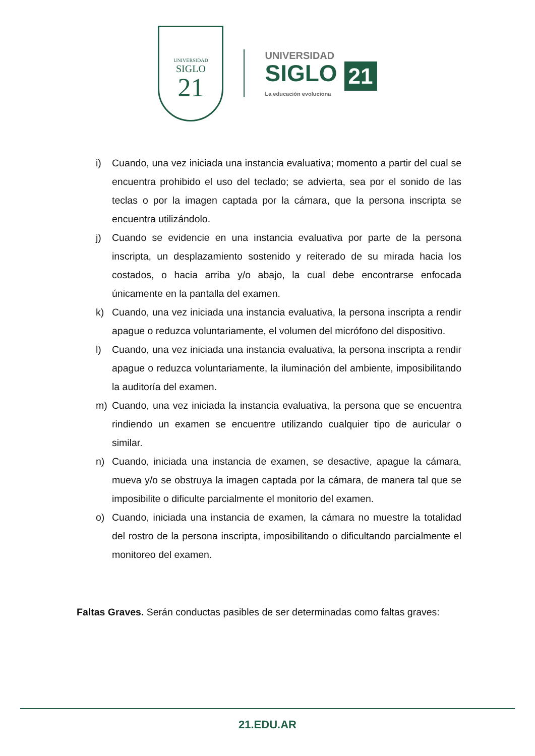UNIVERSIDAD
SIGLO
21
UNIVERSIDAD
SIGLO 21
La educación evoluciona
i) Cuando, una vez iniciada una instancia evaluativa; momento a partir del cual se encuentra prohibido el uso del teclado; se advierta, sea por el sonido de las teclas o por la imagen captada por la cámara, que la persona inscripta se encuentra utilizándolo.
j) Cuando se evidencie en una instancia evaluativa por parte de la persona inscripta, un desplazamiento sostenido y reiterado de su mirada hacia los costados, o hacia arriba y/o abajo, la cual debe encontrarse enfocada únicamente en la pantalla del examen.
k) Cuando, una vez iniciada una instancia evaluativa, la persona inscripta a rendir apague o reduzca voluntariamente, el volumen del micrófono del dispositivo.
l) Cuando, una vez iniciada una instancia evaluativa, la persona inscripta a rendir apague o reduzca voluntariamente, la iluminación del ambiente, imposibilitando la auditoría del examen.
m) Cuando, una vez iniciada la instancia evaluativa, la persona que se encuentra rindiendo un examen se encuentre utilizando cualquier tipo de auricular o similar.
n) Cuando, iniciada una instancia de examen, se desactive, apague la cámara, mueva y/o se obstruya la imagen captada por la cámara, de manera tal que se imposibilite o dificulte parcialmente el monitorio del examen.
o) Cuando, iniciada una instancia de examen, la cámara no muestre la totalidad del rostro de la persona inscripta, imposibilitando o dificultando parcialmente el monitoreo del examen.
Faltas Graves. Serán conductas pasibles de ser determinadas como faltas graves:
21.EDU.AR